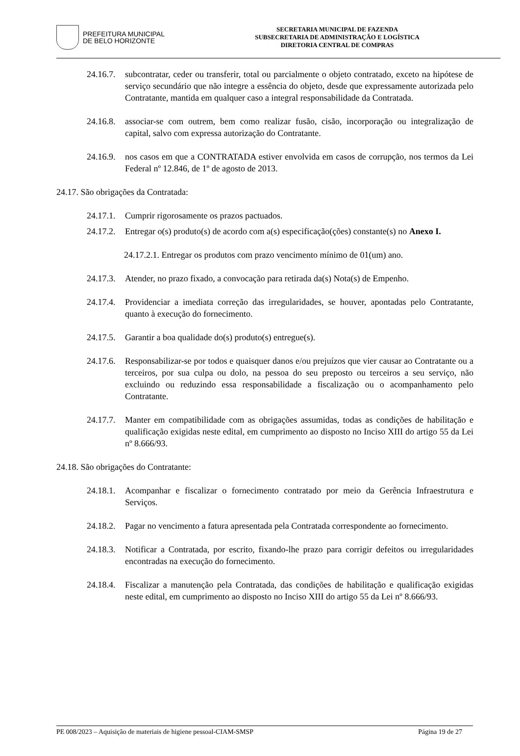PREFEITURA MUNICIPAL
DE BELO HORIZONTE
SECRETARIA MUNICIPAL DE FAZENDA
SUBSECRETARIA DE ADMINISTRAÇÃO E LOGÍSTICA
DIRETORIA CENTRAL DE COMPRAS
24.16.7. subcontratar, ceder ou transferir, total ou parcialmente o objeto contratado, exceto na hipótese de serviço secundário que não integre a essência do objeto, desde que expressamente autorizada pelo Contratante, mantida em qualquer caso a integral responsabilidade da Contratada.
24.16.8. associar-se com outrem, bem como realizar fusão, cisão, incorporação ou integralização de capital, salvo com expressa autorização do Contratante.
24.16.9. nos casos em que a CONTRATADA estiver envolvida em casos de corrupção, nos termos da Lei Federal nº 12.846, de 1º de agosto de 2013.
24.17. São obrigações da Contratada:
24.17.1. Cumprir rigorosamente os prazos pactuados.
24.17.2. Entregar o(s) produto(s) de acordo com a(s) especificação(ções) constante(s) no Anexo I.
24.17.2.1. Entregar os produtos com prazo vencimento mínimo de 01(um) ano.
24.17.3. Atender, no prazo fixado, a convocação para retirada da(s) Nota(s) de Empenho.
24.17.4. Providenciar a imediata correção das irregularidades, se houver, apontadas pelo Contratante, quanto à execução do fornecimento.
24.17.5. Garantir a boa qualidade do(s) produto(s) entregue(s).
24.17.6. Responsabilizar-se por todos e quaisquer danos e/ou prejuízos que vier causar ao Contratante ou a terceiros, por sua culpa ou dolo, na pessoa do seu preposto ou terceiros a seu serviço, não excluindo ou reduzindo essa responsabilidade a fiscalização ou o acompanhamento pelo Contratante.
24.17.7. Manter em compatibilidade com as obrigações assumidas, todas as condições de habilitação e qualificação exigidas neste edital, em cumprimento ao disposto no Inciso XIII do artigo 55 da Lei nº 8.666/93.
24.18. São obrigações do Contratante:
24.18.1. Acompanhar e fiscalizar o fornecimento contratado por meio da Gerência Infraestrutura e Serviços.
24.18.2. Pagar no vencimento a fatura apresentada pela Contratada correspondente ao fornecimento.
24.18.3. Notificar a Contratada, por escrito, fixando-lhe prazo para corrigir defeitos ou irregularidades encontradas na execução do fornecimento.
24.18.4. Fiscalizar a manutenção pela Contratada, das condições de habilitação e qualificação exigidas neste edital, em cumprimento ao disposto no Inciso XIII do artigo 55 da Lei nº 8.666/93.
PE 008/2023 – Aquisição de materiais de higiene pessoal-CIAM-SMSP Página 19 de 27